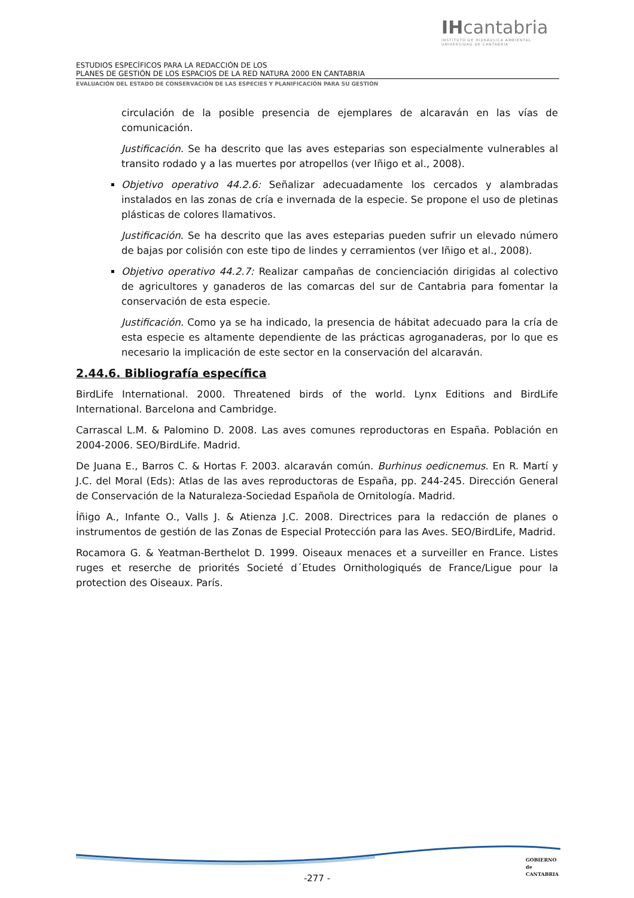IHcantabria
INSTITUTO DE HIDRÁULICA AMBIENTAL
UNIVERSIDAD DE CANTABRIA
ESTUDIOS ESPECÍFICOS PARA LA REDACCIÓN DE LOS
PLANES DE GESTIÓN DE LOS ESPACIOS DE LA RED NATURA 2000 EN CANTABRIA
EVALUACIÓN DEL ESTADO DE CONSERVACIÓN DE LAS ESPECIES Y PLANIFICACIÓN PARA SU GESTIÓN
circulación de la posible presencia de ejemplares de alcaraván en las vías de comunicación.
Justificación. Se ha descrito que las aves esteparias son especialmente vulnerables al transito rodado y a las muertes por atropellos (ver Iñigo et al., 2008).
Objetivo operativo 44.2.6: Señalizar adecuadamente los cercados y alambradas instalados en las zonas de cría e invernada de la especie. Se propone el uso de pletinas plásticas de colores llamativos.
Justificación. Se ha descrito que las aves esteparias pueden sufrir un elevado número de bajas por colisión con este tipo de lindes y cerramientos (ver Iñigo et al., 2008).
Objetivo operativo 44.2.7: Realizar campañas de concienciación dirigidas al colectivo de agricultores y ganaderos de las comarcas del sur de Cantabria para fomentar la conservación de esta especie.
Justificación. Como ya se ha indicado, la presencia de hábitat adecuado para la cría de esta especie es altamente dependiente de las prácticas agroganaderas, por lo que es necesario la implicación de este sector en la conservación del alcaraván.
2.44.6. Bibliografía específica
BirdLife International. 2000. Threatened birds of the world. Lynx Editions and BirdLife International. Barcelona and Cambridge.
Carrascal L.M. & Palomino D. 2008. Las aves comunes reproductoras en España. Población en 2004-2006. SEO/BirdLife. Madrid.
De Juana E., Barros C. & Hortas F. 2003. alcaraván común. Burhinus oedicnemus. En R. Martí y J.C. del Moral (Eds): Atlas de las aves reproductoras de España, pp. 244-245. Dirección General de Conservación de la Naturaleza-Sociedad Española de Ornitología. Madrid.
Íñigo A., Infante O., Valls J. & Atienza J.C. 2008. Directrices para la redacción de planes o instrumentos de gestión de las Zonas de Especial Protección para las Aves. SEO/BirdLife, Madrid.
Rocamora G. & Yeatman-Berthelot D. 1999. Oiseaux menaces et a surveiller en France. Listes ruges et reserche de priorités Societé d´Etudes Ornithologiqués de France/Ligue pour la protection des Oiseaux. París.
-277 -
GOBIERNO
de
CANTABRIA